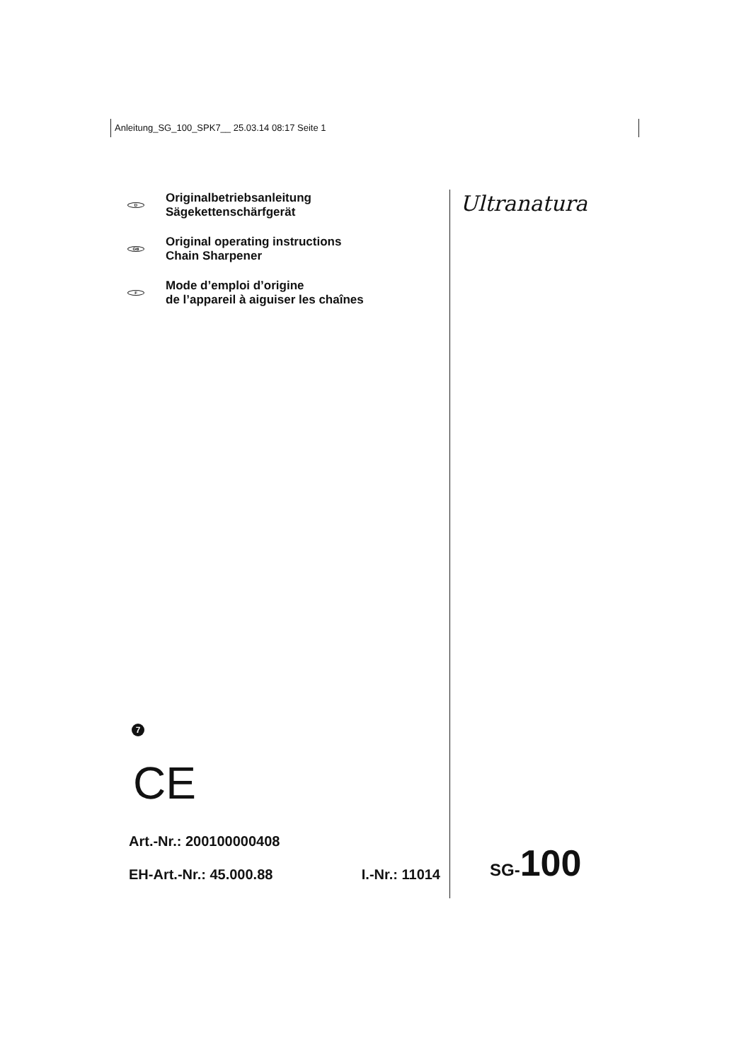Anleitung_SG_100_SPK7__ 25.03.14 08:17 Seite 1
D
Originalbetriebsanleitung
Sägekettenschärfgerät
GB
Original operating instructions
Chain Sharpener
F
Mode d’emploi d’origine
de l’appareil à aiguiser les chaînes
Ultranatura
7
CE
Art.-Nr.: 200100000408
EH-Art.-Nr.: 45.000.88 I.-Nr.: 11014
SG-100